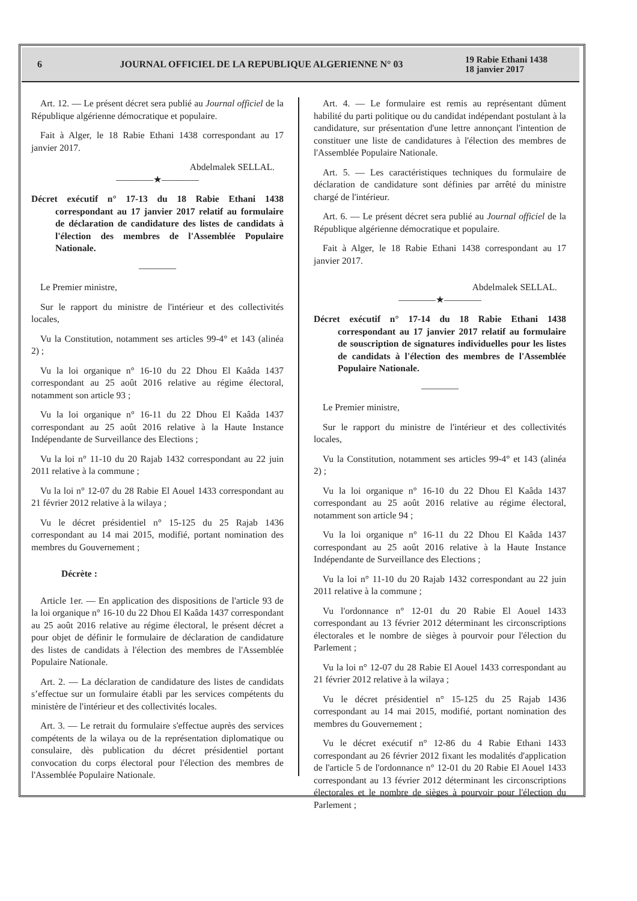6
JOURNAL OFFICIEL DE LA REPUBLIQUE ALGERIENNE N° 03
19 Rabie Ethani 1438
18 janvier 2017
Art. 12. — Le présent décret sera publié au Journal officiel de la République algérienne démocratique et populaire.
Fait à Alger, le 18 Rabie Ethani 1438 correspondant au 17 janvier 2017.
Abdelmalek SELLAL.
————★————
Décret exécutif n° 17-13 du 18 Rabie Ethani 1438 correspondant au 17 janvier 2017 relatif au formulaire de déclaration de candidature des listes de candidats à l'élection des membres de l'Assemblée Populaire Nationale.
————
Le Premier ministre,
Sur le rapport du ministre de l'intérieur et des collectivités locales,
Vu la Constitution, notamment ses articles 99-4° et 143 (alinéa 2) ;
Vu la loi organique n° 16-10 du 22 Dhou El Kaâda 1437 correspondant au 25 août 2016 relative au régime électoral, notamment son article 93 ;
Vu la loi organique n° 16-11 du 22 Dhou El Kaâda 1437 correspondant au 25 août 2016 relative à la Haute Instance Indépendante de Surveillance des Elections ;
Vu la loi n° 11-10 du 20 Rajab 1432 correspondant au 22 juin 2011 relative à la commune ;
Vu la loi n° 12-07 du 28 Rabie El Aouel 1433 correspondant au 21 février 2012 relative à la wilaya ;
Vu le décret présidentiel n° 15-125 du 25 Rajab 1436 correspondant au 14 mai 2015, modifié, portant nomination des membres du Gouvernement ;
Décrète :
Article 1er. — En application des dispositions de l'article 93 de la loi organique n° 16-10 du 22 Dhou El Kaâda 1437 correspondant au 25 août 2016 relative au régime électoral, le présent décret a pour objet de définir le formulaire de déclaration de candidature des listes de candidats à l'élection des membres de l'Assemblée Populaire Nationale.
Art. 2. — La déclaration de candidature des listes de candidats s’effectue sur un formulaire établi par les services compétents du ministère de l'intérieur et des collectivités locales.
Art. 3. — Le retrait du formulaire s'effectue auprès des services compétents de la wilaya ou de la représentation diplomatique ou consulaire, dès publication du décret présidentiel portant convocation du corps électoral pour l'élection des membres de l'Assemblée Populaire Nationale.
Art. 4. — Le formulaire est remis au représentant dûment habilité du parti politique ou du candidat indépendant postulant à la candidature, sur présentation d'une lettre annonçant l'intention de constituer une liste de candidatures à l'élection des membres de l'Assemblée Populaire Nationale.
Art. 5. — Les caractéristiques techniques du formulaire de déclaration de candidature sont définies par arrêté du ministre chargé de l'intérieur.
Art. 6. — Le présent décret sera publié au Journal officiel de la République algérienne démocratique et populaire.
Fait à Alger, le 18 Rabie Ethani 1438 correspondant au 17 janvier 2017.
Abdelmalek SELLAL.
————★————
Décret exécutif n° 17-14 du 18 Rabie Ethani 1438 correspondant au 17 janvier 2017 relatif au formulaire de souscription de signatures individuelles pour les listes de candidats à l'élection des membres de l'Assemblée Populaire Nationale.
————
Le Premier ministre,
Sur le rapport du ministre de l'intérieur et des collectivités locales,
Vu la Constitution, notamment ses articles 99-4° et 143 (alinéa 2) ;
Vu la loi organique n° 16-10 du 22 Dhou El Kaâda 1437 correspondant au 25 août 2016 relative au régime électoral, notamment son article 94 ;
Vu la loi organique n° 16-11 du 22 Dhou El Kaâda 1437 correspondant au 25 août 2016 relative à la Haute Instance Indépendante de Surveillance des Elections ;
Vu la loi n° 11-10 du 20 Rajab 1432 correspondant au 22 juin 2011 relative à la commune ;
Vu l'ordonnance n° 12-01 du 20 Rabie El Aouel 1433 correspondant au 13 février 2012 déterminant les circonscriptions électorales et le nombre de sièges à pourvoir pour l'élection du Parlement ;
Vu la loi n° 12-07 du 28 Rabie El Aouel 1433 correspondant au 21 février 2012 relative à la wilaya ;
Vu le décret présidentiel n° 15-125 du 25 Rajab 1436 correspondant au 14 mai 2015, modifié, portant nomination des membres du Gouvernement ;
Vu le décret exécutif n° 12-86 du 4 Rabie Ethani 1433 correspondant au 26 février 2012 fixant les modalités d'application de l'article 5 de l'ordonnance n° 12-01 du 20 Rabie El Aouel 1433 correspondant au 13 février 2012 déterminant les circonscriptions électorales et le nombre de sièges à pourvoir pour l'élection du Parlement ;